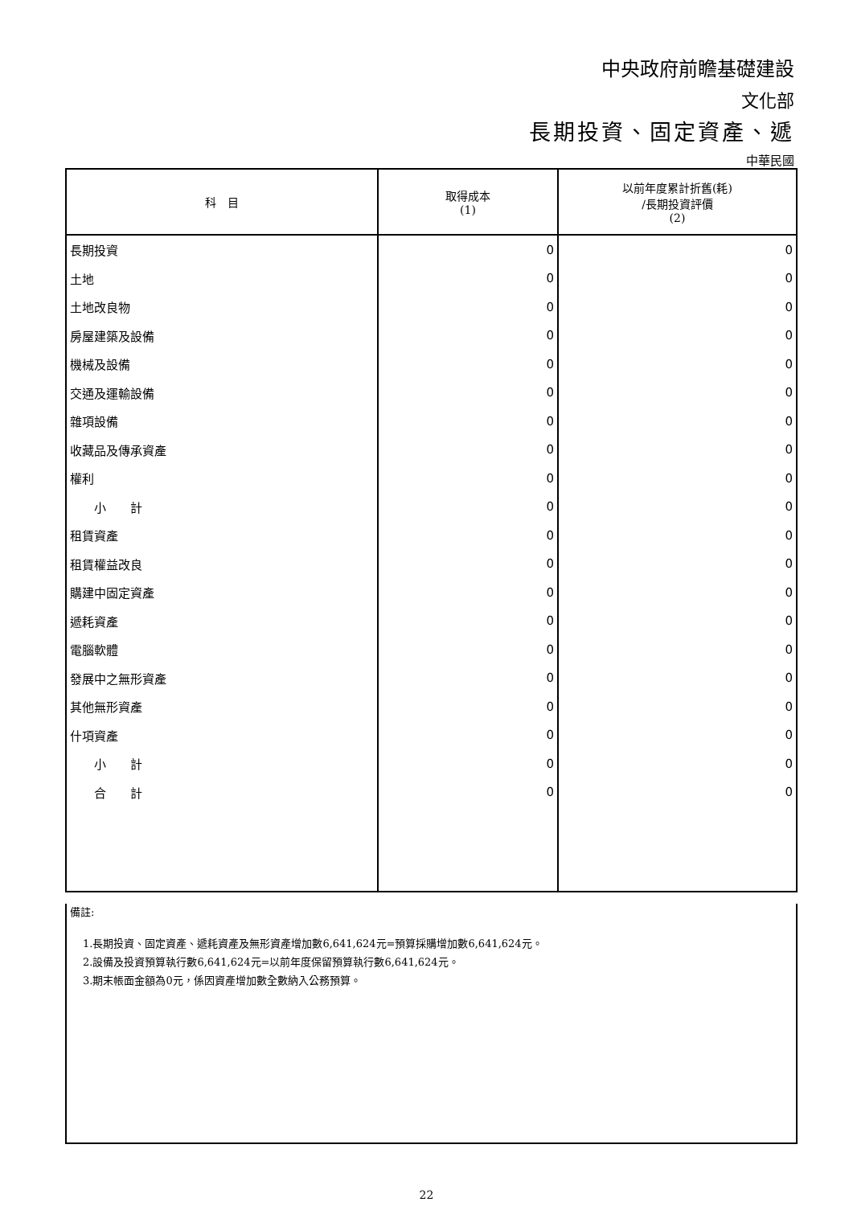中央政府前瞻基礎建設
文化部
長期投資、固定資產、遞
中華民國
| 科 目 | 取得成本 (1) | 以前年度累計折舊(耗) /長期投資評價 (2) |
| --- | --- | --- |
| 長期投資 | 0 | 0 |
| 土地 | 0 | 0 |
| 土地改良物 | 0 | 0 |
| 房屋建築及設備 | 0 | 0 |
| 機械及設備 | 0 | 0 |
| 交通及運輸設備 | 0 | 0 |
| 雜項設備 | 0 | 0 |
| 收藏品及傳承資產 | 0 | 0 |
| 權利 | 0 | 0 |
| 小 計 | 0 | 0 |
| 租賃資產 | 0 | 0 |
| 租賃權益改良 | 0 | 0 |
| 購建中固定資產 | 0 | 0 |
| 遞耗資產 | 0 | 0 |
| 電腦軟體 | 0 | 0 |
| 發展中之無形資產 | 0 | 0 |
| 其他無形資產 | 0 | 0 |
| 什項資產 | 0 | 0 |
| 小 計 | 0 | 0 |
| 合 計 | 0 | 0 |
備註:
1.長期投資、固定資產、遞耗資產及無形資產增加數6,641,624元=預算採購增加數6,641,624元。
2.設備及投資預算執行數6,641,624元=以前年度保留預算執行數6,641,624元。
3.期末帳面金額為0元，係因資產增加數全數納入公務預算。
22